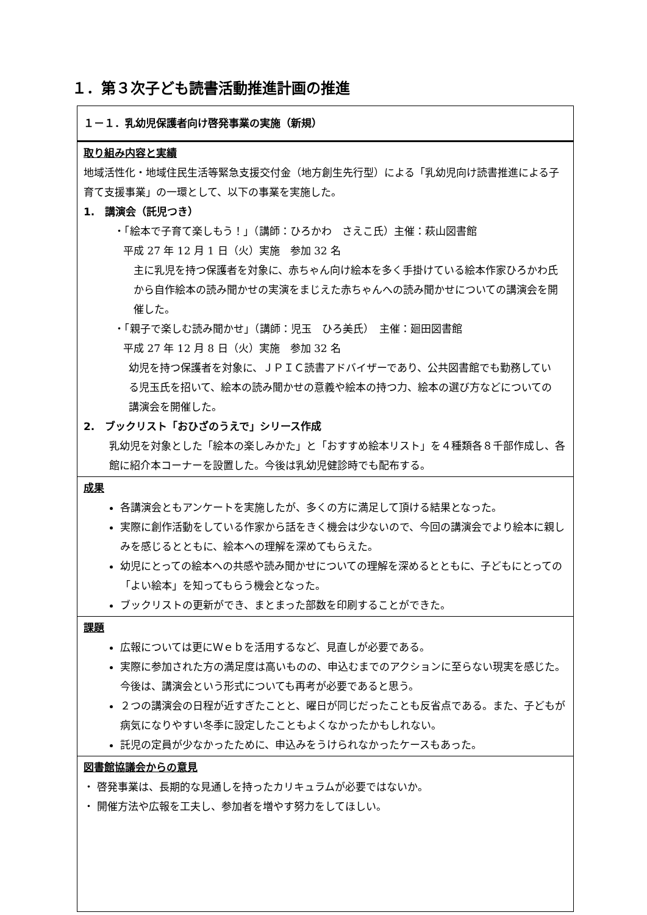１．第３次子ども読書活動推進計画の推進
| １－１．乳幼児保護者向け啓発事業の実施（新規） |
| 取り組み内容と実績 地域活性化・地域住民生活等緊急支援交付金（地方創生先行型）による「乳幼児向け読書推進による子育て支援事業」の一環として、以下の事業を実施した。 1. 講演会（託児つき） ・「絵本で子育て楽しもう！」（講師：ひろかわ さえこ氏）主催：萩山図書館 平成 27 年 12 月 1 日（火）実施 参加 32 名 主に乳児を持つ保護者を対象に、赤ちゃん向け絵本を多く手掛けている絵本作家ひろかわ氏から自作絵本の読み聞かせの実演をまじえた赤ちゃんへの読み聞かせについての講演会を開催した。 ・「親子で楽しむ読み聞かせ」（講師：児玉 ひろ美氏） 主催：廻田図書館 平成 27 年 12 月 8 日（火）実施 参加 32 名 幼児を持つ保護者を対象に、ＪＰＩＣ読書アドバイザーであり、公共図書館でも勤務している児玉氏を招いて、絵本の読み聞かせの意義や絵本の持つ力、絵本の選び方などについての講演会を開催した。 2. ブックリスト「おひざのうえで」シリース作成 乳幼児を対象とした「絵本の楽しみかた」と「おすすめ絵本リスト」を４種類各８千部作成し、各館に紹介本コーナーを設置した。今後は乳幼児健診時でも配布する。 |
| 成果 各講演会ともアンケートを実施したが、多くの方に満足して頂ける結果となった。 実際に創作活動をしている作家から話をきく機会は少ないので、今回の講演会でより絵本に親しみを感じるとともに、絵本への理解を深めてもらえた。 幼児にとっての絵本への共感や読み聞かせについての理解を深めるとともに、子どもにとっての「よい絵本」を知ってもらう機会となった。 ブックリストの更新ができ、まとまった部数を印刷することができた。 |
| 課題 広報については更にＷｅｂを活用するなど、見直しが必要である。 実際に参加された方の満足度は高いものの、申込むまでのアクションに至らない現実を感じた。今後は、講演会という形式についても再考が必要であると思う。 ２つの講演会の日程が近すぎたことと、曜日が同じだったことも反省点である。また、子どもが病気になりやすい冬季に設定したこともよくなかったかもしれない。 託児の定員が少なかったために、申込みをうけられなかったケースもあった。 |
| 図書館協議会からの意見 ・ 啓発事業は、長期的な見通しを持ったカリキュラムが必要ではないか。 ・ 開催方法や広報を工夫し、参加者を増やす努力をしてほしい。 |